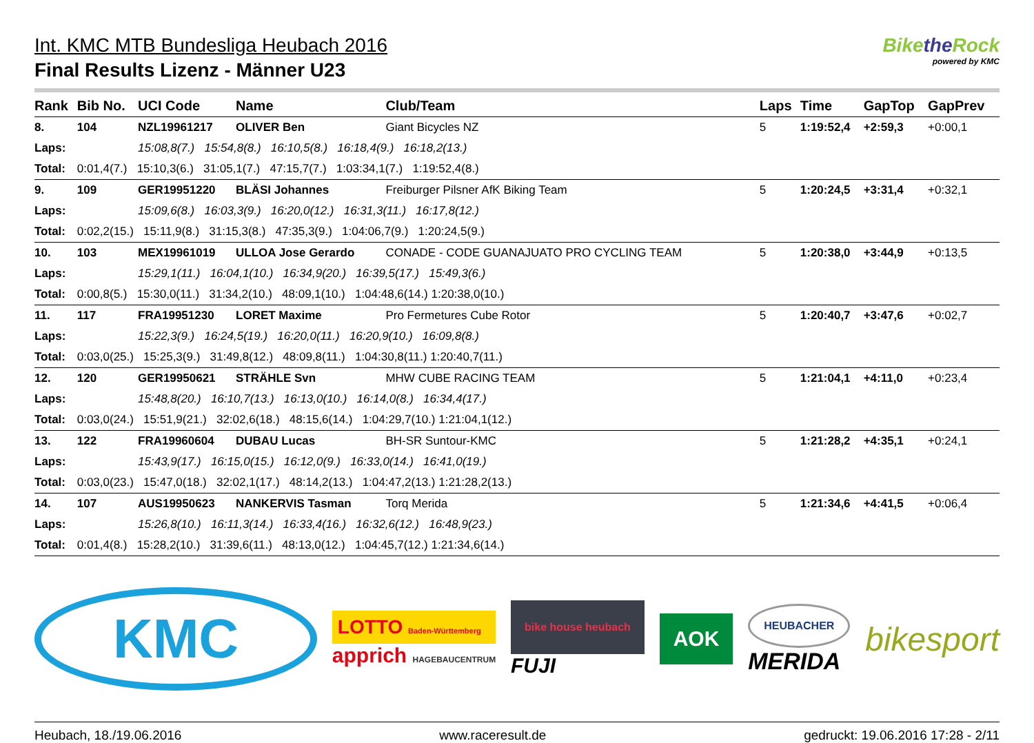Int. KMC MTB Bundesliga Heubach 2016
Final Results Lizenz - Männer U23
Bikethe Rock
powered by KMC
| Rank | Bib No. | UCI Code | Name | | | Club/Team | Laps | Time | GapTop | GapPrev |
| --- | --- | --- | --- | --- | --- | --- | --- | --- | --- | --- |
| 8. | 104 | NZL19961217 | OLIVER Ben | | | Giant Bicycles NZ | 5 | 1:19:52,4 | +2:59,3 | +0:00,1 |
| Laps: | | 15:08,8(7.) 15:54,8(8.) 16:10,5(8.) 16:18,4(9.) 16:18,2(13.) | | | | | | | | |
| Total: | 0:01,4(7.) 15:10,3(6.) 31:05,1(7.) 47:15,7(7.) 1:03:34,1(7.) 1:19:52,4(8.) | | | | | | | | | |
| 9. | 109 | GER19951220 | BLÄSI Johannes | | | Freiburger Pilsner AfK Biking Team | 5 | 1:20:24,5 | +3:31,4 | +0:32,1 |
| Laps: | | 15:09,6(8.) 16:03,3(9.) 16:20,0(12.) 16:31,3(11.) 16:17,8(12.) | | | | | | | | |
| Total: | 0:02,2(15.) 15:11,9(8.) 31:15,3(8.) 47:35,3(9.) 1:04:06,7(9.) 1:20:24,5(9.) | | | | | | | | | |
| 10. | 103 | MEX19961019 | ULLOA Jose Gerardo | | | CONADE - CODE GUANAJUATO PRO CYCLING TEAM | 5 | 1:20:38,0 | +3:44,9 | +0:13,5 |
| Laps: | | 15:29,1(11.) 16:04,1(10.) 16:34,9(20.) 16:39,5(17.) 15:49,3(6.) | | | | | | | | |
| Total: | 0:00,8(5.) 15:30,0(11.) 31:34,2(10.) 48:09,1(10.) 1:04:48,6(14.) 1:20:38,0(10.) | | | | | | | | | |
| 11. | 117 | FRA19951230 | LORET Maxime | | | Pro Fermetures Cube Rotor | 5 | 1:20:40,7 | +3:47,6 | +0:02,7 |
| Laps: | | 15:22,3(9.) 16:24,5(19.) 16:20,0(11.) 16:20,9(10.) 16:09,8(8.) | | | | | | | | |
| Total: | 0:03,0(25.) 15:25,3(9.) 31:49,8(12.) 48:09,8(11.) 1:04:30,8(11.) 1:20:40,7(11.) | | | | | | | | | |
| 12. | 120 | GER19950621 | STRÄHLE Svn | | | MHW CUBE RACING TEAM | 5 | 1:21:04,1 | +4:11,0 | +0:23,4 |
| Laps: | | 15:48,8(20.) 16:10,7(13.) 16:13,0(10.) 16:14,0(8.) 16:34,4(17.) | | | | | | | | |
| Total: | 0:03,0(24.) 15:51,9(21.) 32:02,6(18.) 48:15,6(14.) 1:04:29,7(10.) 1:21:04,1(12.) | | | | | | | | | |
| 13. | 122 | FRA19960604 | DUBAU Lucas | | | BH-SR Suntour-KMC | 5 | 1:21:28,2 | +4:35,1 | +0:24,1 |
| Laps: | | 15:43,9(17.) 16:15,0(15.) 16:12,0(9.) 16:33,0(14.) 16:41,0(19.) | | | | | | | | |
| Total: | 0:03,0(23.) 15:47,0(18.) 32:02,1(17.) 48:14,2(13.) 1:04:47,2(13.) 1:21:28,2(13.) | | | | | | | | | |
| 14. | 107 | AUS19950623 | NANKERVIS Tasman | | | Torq Merida | 5 | 1:21:34,6 | +4:41,5 | +0:06,4 |
| Laps: | | 15:26,8(10.) 16:11,3(14.) 16:33,4(16.) 16:32,6(12.) 16:48,9(23.) | | | | | | | | |
| Total: | 0:01,4(8.) 15:28,2(10.) 31:39,6(11.) 48:13,0(12.) 1:04:45,7(12.) 1:21:34,6(14.) | | | | | | | | | |
KMC
LOTTO Baden-Württemberg
apprich HAGEBAUCENTRUM
bike house heubach
FUJI
AOK
HEUBACHER
MERIDA
bikesport
Heubach, 18./19.06.2016 www.raceresult.de gedruckt: 19.06.2016 17:28 - 2/11